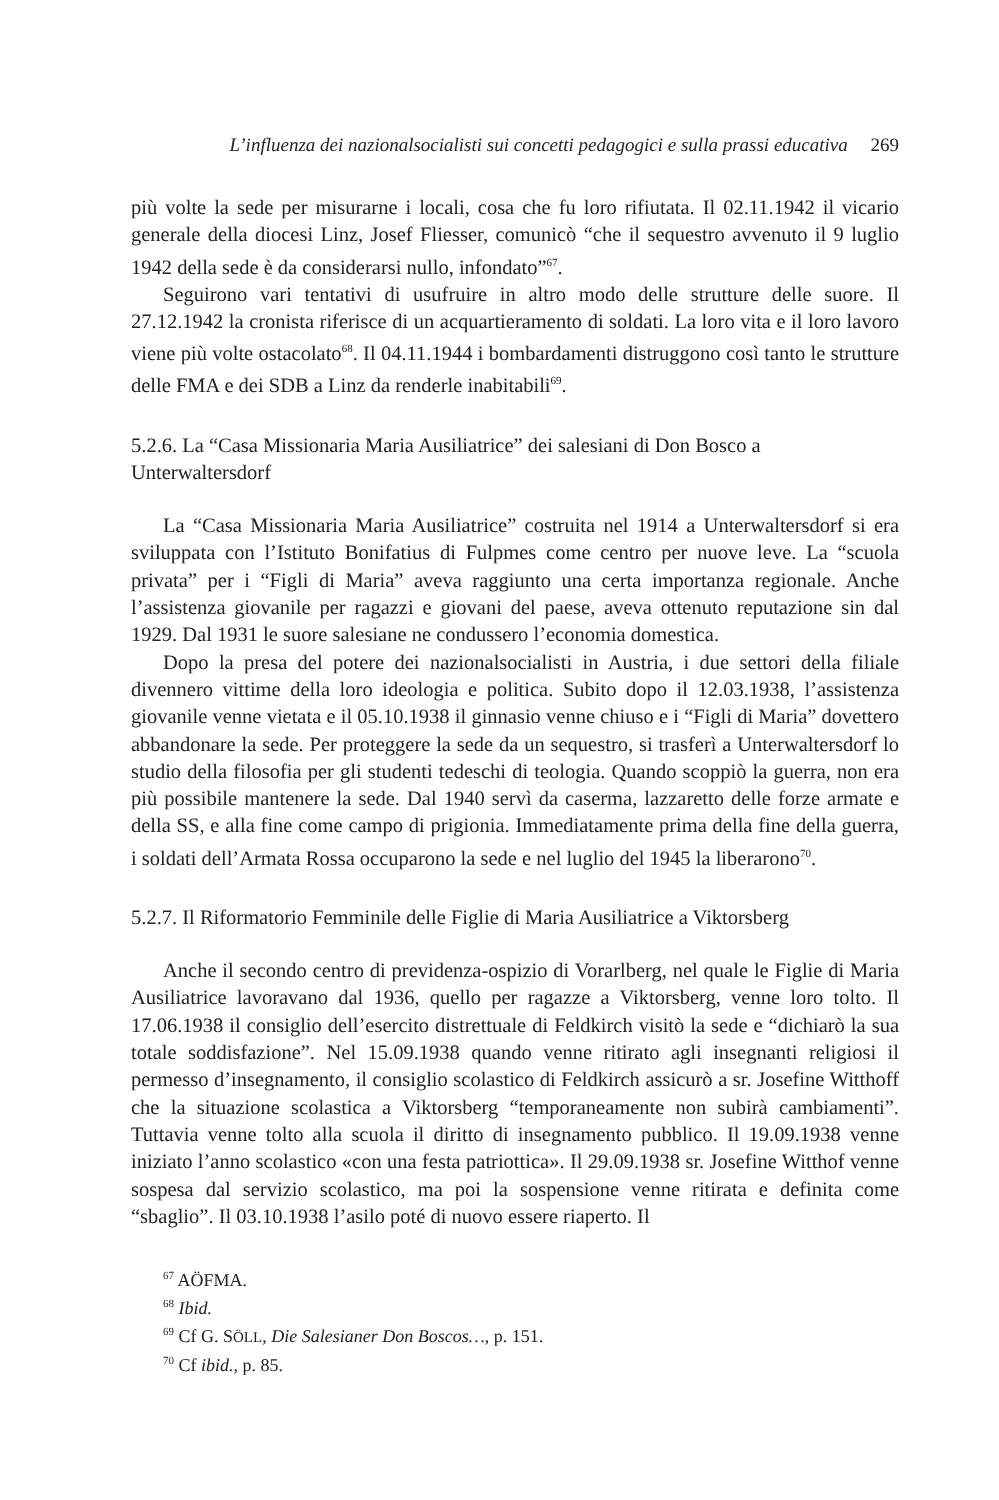L’influenza dei nazionalsocialisti sui concetti pedagogici e sulla prassi educativa 269
più volte la sede per misurarne i locali, cosa che fu loro rifiutata. Il 02.11.1942 il vicario generale della diocesi Linz, Josef Fliesser, comunicò “che il sequestro avvenuto il 9 luglio 1942 della sede è da considerarsi nullo, infondato”<sup>67</sup>.
Seguirono vari tentativi di usufruire in altro modo delle strutture delle suore. Il 27.12.1942 la cronista riferisce di un acquartieramento di soldati. La loro vita e il loro lavoro viene più volte ostacolato<sup>68</sup>. Il 04.11.1944 i bombardamenti distruggono così tanto le strutture delle FMA e dei SDB a Linz da renderle inabitabili<sup>69</sup>.
5.2.6. La “Casa Missionaria Maria Ausiliatrice” dei salesiani di Don Bosco a Unterwaltersdorf
La “Casa Missionaria Maria Ausiliatrice” costruita nel 1914 a Unterwaltersdorf si era sviluppata con l’Istituto Bonifatius di Fulpmes come centro per nuove leve. La “scuola privata” per i “Figli di Maria” aveva raggiunto una certa importanza regionale. Anche l’assistenza giovanile per ragazzi e giovani del paese, aveva ottenuto reputazione sin dal 1929. Dal 1931 le suore salesiane ne condussero l’economia domestica.
Dopo la presa del potere dei nazionalsocialisti in Austria, i due settori della filiale divennero vittime della loro ideologia e politica. Subito dopo il 12.03.1938, l’assistenza giovanile venne vietata e il 05.10.1938 il ginnasio venne chiuso e i “Figli di Maria” dovettero abbandonare la sede. Per proteggere la sede da un sequestro, si trasferì a Unterwaltersdorf lo studio della filosofia per gli studenti tedeschi di teologia. Quando scoppiò la guerra, non era più possibile mantenere la sede. Dal 1940 servì da caserma, lazzaretto delle forze armate e della SS, e alla fine come campo di prigionia. Immediatamente prima della fine della guerra, i soldati dell’Armata Rossa occuparono la sede e nel luglio del 1945 la liberarono<sup>70</sup>.
5.2.7. Il Riformatorio Femminile delle Figlie di Maria Ausiliatrice a Viktorsberg
Anche il secondo centro di previdenza-ospizio di Vorarlberg, nel quale le Figlie di Maria Ausiliatrice lavoravano dal 1936, quello per ragazze a Viktorsberg, venne loro tolto. Il 17.06.1938 il consiglio dell’esercito distrettuale di Feldkirch visitò la sede e “dichiarò la sua totale soddisfazione”. Nel 15.09.1938 quando venne ritirato agli insegnanti religiosi il permesso d’insegnamento, il consiglio scolastico di Feldkirch assicurò a sr. Josefine Witthoff che la situazione scolastica a Viktorsberg “temporaneamente non subirà cambiamenti”. Tuttavia venne tolto alla scuola il diritto di insegnamento pubblico. Il 19.09.1938 venne iniziato l’anno scolastico «con una festa patriottica». Il 29.09.1938 sr. Josefine Witthof venne sospesa dal servizio scolastico, ma poi la sospensione venne ritirata e definita come “sbaglio”. Il 03.10.1938 l’asilo poté di nuovo essere riaperto. Il
<sup>67</sup> AÖFMA.
<sup>68</sup> Ibid.
<sup>69</sup> Cf G. SÖLL, Die Salesianer Don Boscos…, p. 151.
<sup>70</sup> Cf ibid., p. 85.